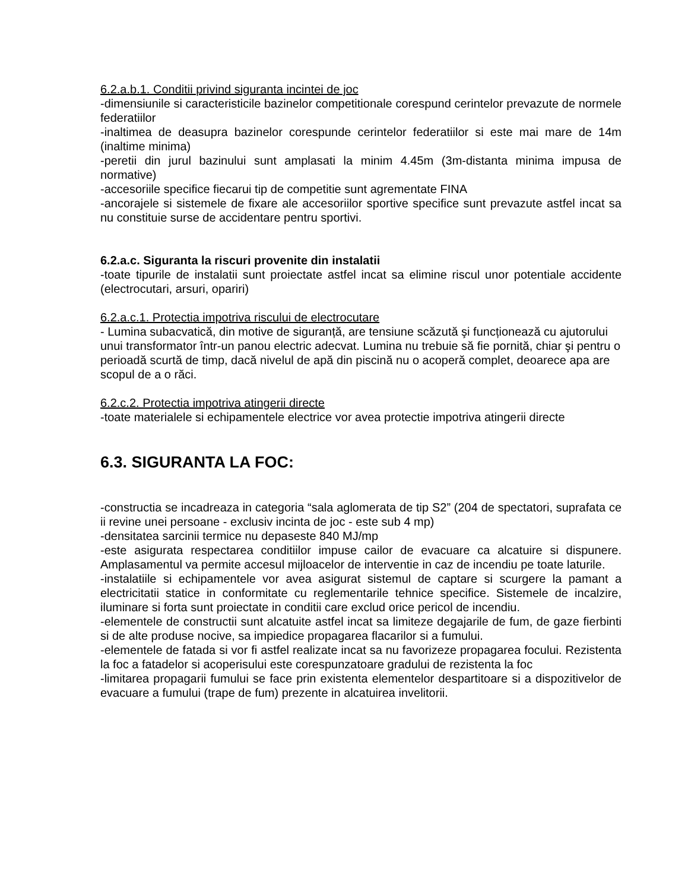6.2.a.b.1. Conditii privind siguranta incintei de joc
-dimensiunile si caracteristicile bazinelor competitionale corespund cerintelor prevazute de normele federatiilor
-inaltimea de deasupra bazinelor corespunde cerintelor federatiilor si este mai mare de 14m (inaltime minima)
-peretii din jurul bazinului sunt amplasati la minim 4.45m (3m-distanta minima impusa de normative)
-accesoriile specifice fiecarui tip de competitie sunt agrementate FINA
-ancorajele si sistemele de fixare ale accesoriilor sportive specifice sunt prevazute astfel incat sa nu constituie surse de accidentare pentru sportivi.
6.2.a.c. Siguranta la riscuri provenite din instalatii
-toate tipurile de instalatii sunt proiectate astfel incat sa elimine riscul unor potentiale accidente (electrocutari, arsuri, opariri)
6.2.a.c.1. Protectia impotriva riscului de electrocutare
- Lumina subacvatică, din motive de siguranță, are tensiune scăzută şi funcționează cu ajutorului unui transformator într-un panou electric adecvat. Lumina nu trebuie să fie pornită, chiar şi pentru o perioadă scurtă de timp, dacă nivelul de apă din piscină nu o acoperă complet, deoarece apa are scopul de a o răci.
6.2.c.2. Protectia impotriva atingerii directe
-toate materialele si echipamentele electrice vor avea protectie impotriva atingerii directe
6.3. SIGURANTA LA FOC:
-constructia se incadreaza in categoria “sala aglomerata de tip S2” (204 de spectatori, suprafata ce ii revine unei persoane - exclusiv incinta de joc - este sub 4 mp)
-densitatea sarcinii termice nu depaseste 840 MJ/mp
-este asigurata respectarea conditiilor impuse cailor de evacuare ca alcatuire si dispunere. Amplasamentul va permite accesul mijloacelor de interventie in caz de incendiu pe toate laturile.
-instalatiile si echipamentele vor avea asigurat sistemul de captare si scurgere la pamant a electricitatii statice in conformitate cu reglementarile tehnice specifice. Sistemele de incalzire, iluminare si forta sunt proiectate in conditii care exclud orice pericol de incendiu.
-elementele de constructii sunt alcatuite astfel incat sa limiteze degajarile de fum, de gaze fierbinti si de alte produse nocive, sa impiedice propagarea flacarilor si a fumului.
-elementele de fatada si vor fi astfel realizate incat sa nu favorizeze propagarea focului. Rezistenta la foc a fatadelor si acoperisului este corespunzatoare gradului de rezistenta la foc
-limitarea propagarii fumului se face prin existenta elementelor despartitoare si a dispozitivelor de evacuare a fumului (trape de fum) prezente in alcatuirea invelitorii.